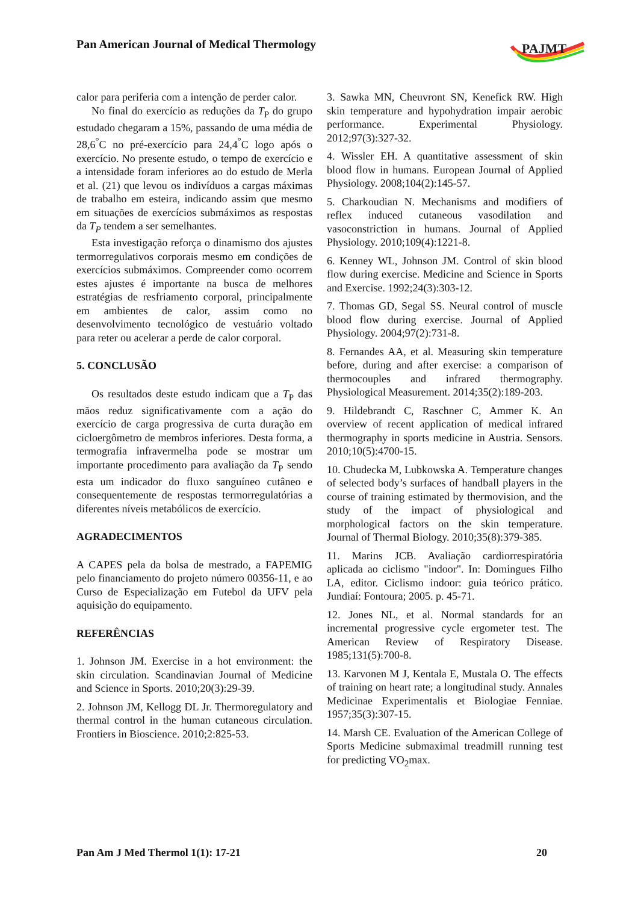Pan American Journal of Medical Thermology
PAJMT
calor para periferia com a intenção de perder calor.
No final do exercício as reduções da T<sub>P</sub> do grupo estudado chegaram a 15%, passando de uma média de 28,6<sup>°</sup>C no pré-exercício para 24,4<sup>°</sup>C logo após o exercício. No presente estudo, o tempo de exercício e a intensidade foram inferiores ao do estudo de Merla et al. (21) que levou os indivíduos a cargas máximas de trabalho em esteira, indicando assim que mesmo em situações de exercícios submáximos as respostas da T<sub>P</sub> tendem a ser semelhantes.
Esta investigação reforça o dinamismo dos ajustes termorregulativos corporais mesmo em condições de exercícios submáximos. Compreender como ocorrem estes ajustes é importante na busca de melhores estratégias de resfriamento corporal, principalmente em ambientes de calor, assim como no desenvolvimento tecnológico de vestuário voltado para reter ou acelerar a perde de calor corporal.
5. CONCLUSÃO
Os resultados deste estudo indicam que a T<sub>P</sub> das mãos reduz significativamente com a ação do exercício de carga progressiva de curta duração em cicloergômetro de membros inferiores. Desta forma, a termografia infravermelha pode se mostrar um importante procedimento para avaliação da T<sub>P</sub> sendo esta um indicador do fluxo sanguíneo cutâneo e consequentemente de respostas termorregulatórias a diferentes níveis metabólicos de exercício.
AGRADECIMENTOS
A CAPES pela da bolsa de mestrado, a FAPEMIG pelo financiamento do projeto número 00356-11, e ao Curso de Especialização em Futebol da UFV pela aquisição do equipamento.
REFERÊNCIAS
1. Johnson JM. Exercise in a hot environment: the skin circulation. Scandinavian Journal of Medicine and Science in Sports. 2010;20(3):29-39.
2. Johnson JM, Kellogg DL Jr. Thermoregulatory and thermal control in the human cutaneous circulation. Frontiers in Bioscience. 2010;2:825-53.
3. Sawka MN, Cheuvront SN, Kenefick RW. High skin temperature and hypohydration impair aerobic performance. Experimental Physiology. 2012;97(3):327-32.
4. Wissler EH. A quantitative assessment of skin blood flow in humans. European Journal of Applied Physiology. 2008;104(2):145-57.
5. Charkoudian N. Mechanisms and modifiers of reflex induced cutaneous vasodilation and vasoconstriction in humans. Journal of Applied Physiology. 2010;109(4):1221-8.
6. Kenney WL, Johnson JM. Control of skin blood flow during exercise. Medicine and Science in Sports and Exercise. 1992;24(3):303-12.
7. Thomas GD, Segal SS. Neural control of muscle blood flow during exercise. Journal of Applied Physiology. 2004;97(2):731-8.
8. Fernandes AA, et al. Measuring skin temperature before, during and after exercise: a comparison of thermocouples and infrared thermography. Physiological Measurement. 2014;35(2):189-203.
9. Hildebrandt C, Raschner C, Ammer K. An overview of recent application of medical infrared thermography in sports medicine in Austria. Sensors. 2010;10(5):4700-15.
10. Chudecka M, Lubkowska A. Temperature changes of selected body’s surfaces of handball players in the course of training estimated by thermovision, and the study of the impact of physiological and morphological factors on the skin temperature. Journal of Thermal Biology. 2010;35(8):379-385.
11. Marins JCB. Avaliação cardiorrespiratória aplicada ao ciclismo "indoor". In: Domingues Filho LA, editor. Ciclismo indoor: guia teórico prático. Jundiaí: Fontoura; 2005. p. 45-71.
12. Jones NL, et al. Normal standards for an incremental progressive cycle ergometer test. The American Review of Respiratory Disease. 1985;131(5):700-8.
13. Karvonen M J, Kentala E, Mustala O. The effects of training on heart rate; a longitudinal study. Annales Medicinae Experimentalis et Biologiae Fenniae. 1957;35(3):307-15.
14. Marsh CE. Evaluation of the American College of Sports Medicine submaximal treadmill running test for predicting VO<sub>2</sub>max.
Pan Am J Med Thermol 1(1): 17-21 20